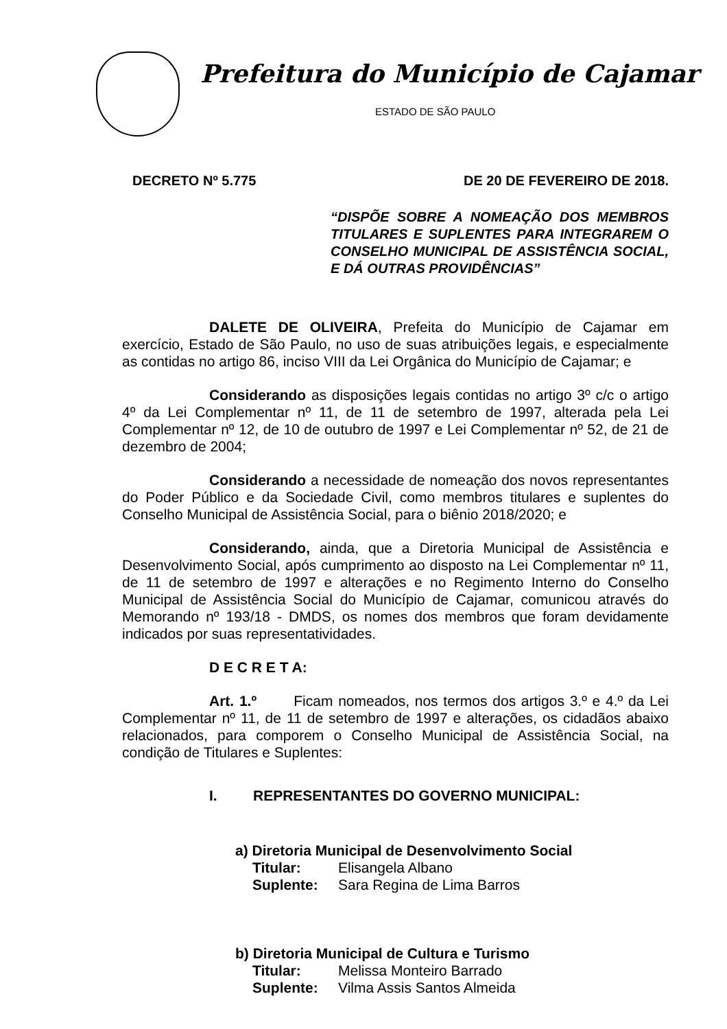Prefeitura do Município de Cajamar
ESTADO DE SÃO PAULO
DECRETO Nº 5.775 DE 20 DE FEVEREIRO DE 2018.
“DISPÕE SOBRE A NOMEAÇÃO DOS MEMBROS TITULARES E SUPLENTES PARA INTEGRAREM O CONSELHO MUNICIPAL DE ASSISTÊNCIA SOCIAL, E DÁ OUTRAS PROVIDÊNCIAS”
DALETE DE OLIVEIRA, Prefeita do Município de Cajamar em exercício, Estado de São Paulo, no uso de suas atribuições legais, e especialmente as contidas no artigo 86, inciso VIII da Lei Orgânica do Município de Cajamar; e
Considerando as disposições legais contidas no artigo 3º c/c o artigo 4º da Lei Complementar nº 11, de 11 de setembro de 1997, alterada pela Lei Complementar nº 12, de 10 de outubro de 1997 e Lei Complementar nº 52, de 21 de dezembro de 2004;
Considerando a necessidade de nomeação dos novos representantes do Poder Público e da Sociedade Civil, como membros titulares e suplentes do Conselho Municipal de Assistência Social, para o biênio 2018/2020; e
Considerando, ainda, que a Diretoria Municipal de Assistência e Desenvolvimento Social, após cumprimento ao disposto na Lei Complementar nº 11, de 11 de setembro de 1997 e alterações e no Regimento Interno do Conselho Municipal de Assistência Social do Município de Cajamar, comunicou através do Memorando nº 193/18 - DMDS, os nomes dos membros que foram devidamente indicados por suas representatividades.
D E C R E T A:
Art. 1.º Ficam nomeados, nos termos dos artigos 3.º e 4.º da Lei Complementar nº 11, de 11 de setembro de 1997 e alterações, os cidadãos abaixo relacionados, para comporem o Conselho Municipal de Assistência Social, na condição de Titulares e Suplentes:
I. REPRESENTANTES DO GOVERNO MUNICIPAL:
a) Diretoria Municipal de Desenvolvimento Social
Titular: Elisangela Albano
Suplente: Sara Regina de Lima Barros
b) Diretoria Municipal de Cultura e Turismo
Titular: Melissa Monteiro Barrado
Suplente: Vilma Assis Santos Almeida